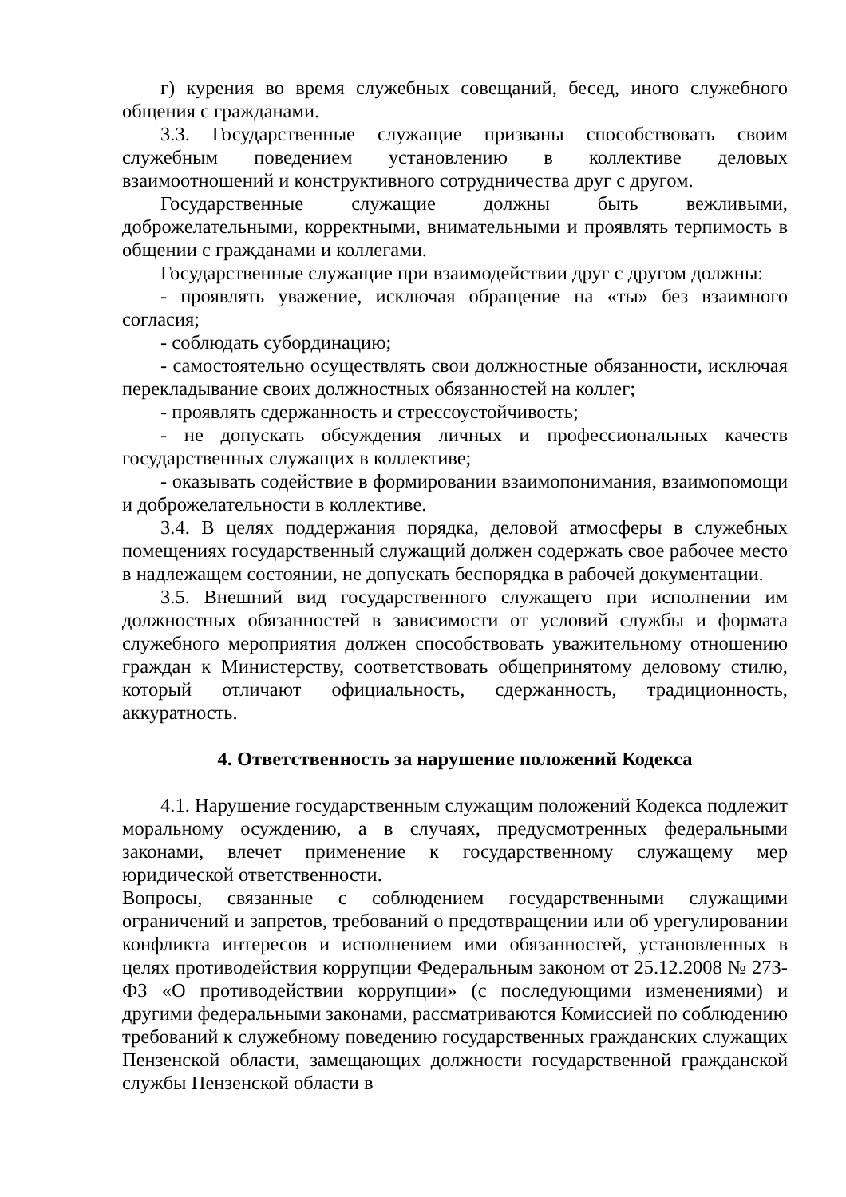г) курения во время служебных совещаний, бесед, иного служебного общения с гражданами.
3.3. Государственные служащие призваны способствовать своим служебным поведением установлению в коллективе деловых взаимоотношений и конструктивного сотрудничества друг с другом.
Государственные служащие должны быть вежливыми, доброжелательными, корректными, внимательными и проявлять терпимость в общении с гражданами и коллегами.
Государственные служащие при взаимодействии друг с другом должны:
- проявлять уважение, исключая обращение на «ты» без взаимного согласия;
- соблюдать субординацию;
- самостоятельно осуществлять свои должностные обязанности, исключая перекладывание своих должностных обязанностей на коллег;
- проявлять сдержанность и стрессоустойчивость;
- не допускать обсуждения личных и профессиональных качеств государственных служащих в коллективе;
- оказывать содействие в формировании взаимопонимания, взаимопомощи и доброжелательности в коллективе.
3.4. В целях поддержания порядка, деловой атмосферы в служебных помещениях государственный служащий должен содержать свое рабочее место в надлежащем состоянии, не допускать беспорядка в рабочей документации.
3.5. Внешний вид государственного служащего при исполнении им должностных обязанностей в зависимости от условий службы и формата служебного мероприятия должен способствовать уважительному отношению граждан к Министерству, соответствовать общепринятому деловому стилю, который отличают официальность, сдержанность, традиционность, аккуратность.
4. Ответственность за нарушение положений Кодекса
4.1. Нарушение государственным служащим положений Кодекса подлежит моральному осуждению, а в случаях, предусмотренных федеральными законами, влечет применение к государственному служащему мер юридической ответственности.
Вопросы, связанные с соблюдением государственными служащими ограничений и запретов, требований о предотвращении или об урегулировании конфликта интересов и исполнением ими обязанностей, установленных в целях противодействия коррупции Федеральным законом от 25.12.2008 № 273-ФЗ «О противодействии коррупции» (с последующими изменениями) и другими федеральными законами, рассматриваются Комиссией по соблюдению требований к служебному поведению государственных гражданских служащих Пензенской области, замещающих должности государственной гражданской службы Пензенской области в